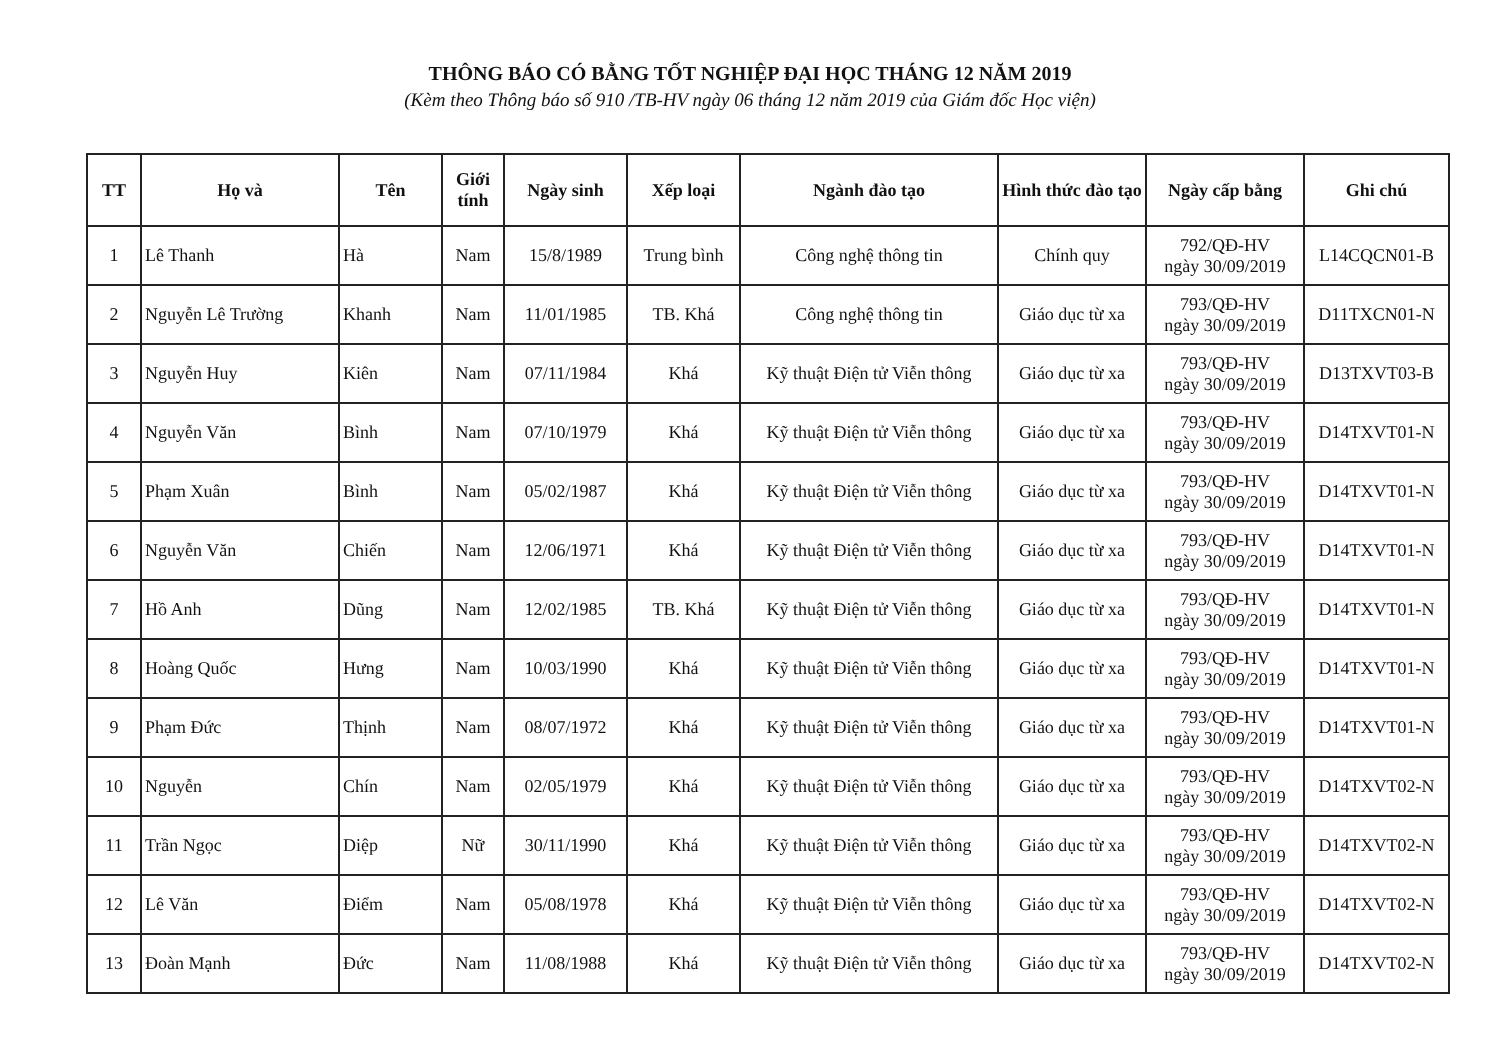THÔNG BÁO CÓ BẰNG TỐT NGHIỆP ĐẠI HỌC THÁNG 12 NĂM 2019
(Kèm theo Thông báo số 910 /TB-HV ngày 06 tháng 12 năm 2019 của Giám đốc Học viện)
| TT | Họ và | Tên | Giới tính | Ngày sinh | Xếp loại | Ngành đào tạo | Hình thức đào tạo | Ngày cấp bằng | Ghi chú |
| --- | --- | --- | --- | --- | --- | --- | --- | --- | --- |
| 1 | Lê Thanh | Hà | Nam | 15/8/1989 | Trung bình | Công nghệ thông tin | Chính quy | 792/QĐ-HV ngày 30/09/2019 | L14CQCN01-B |
| 2 | Nguyễn Lê Trường | Khanh | Nam | 11/01/1985 | TB. Khá | Công nghệ thông tin | Giáo dục từ xa | 793/QĐ-HV ngày 30/09/2019 | D11TXCN01-N |
| 3 | Nguyễn Huy | Kiên | Nam | 07/11/1984 | Khá | Kỹ thuật Điện tử Viễn thông | Giáo dục từ xa | 793/QĐ-HV ngày 30/09/2019 | D13TXVT03-B |
| 4 | Nguyễn Văn | Bình | Nam | 07/10/1979 | Khá | Kỹ thuật Điện tử Viễn thông | Giáo dục từ xa | 793/QĐ-HV ngày 30/09/2019 | D14TXVT01-N |
| 5 | Phạm Xuân | Bình | Nam | 05/02/1987 | Khá | Kỹ thuật Điện tử Viễn thông | Giáo dục từ xa | 793/QĐ-HV ngày 30/09/2019 | D14TXVT01-N |
| 6 | Nguyễn Văn | Chiến | Nam | 12/06/1971 | Khá | Kỹ thuật Điện tử Viễn thông | Giáo dục từ xa | 793/QĐ-HV ngày 30/09/2019 | D14TXVT01-N |
| 7 | Hồ Anh | Dũng | Nam | 12/02/1985 | TB. Khá | Kỹ thuật Điện tử Viễn thông | Giáo dục từ xa | 793/QĐ-HV ngày 30/09/2019 | D14TXVT01-N |
| 8 | Hoàng Quốc | Hưng | Nam | 10/03/1990 | Khá | Kỹ thuật Điện tử Viễn thông | Giáo dục từ xa | 793/QĐ-HV ngày 30/09/2019 | D14TXVT01-N |
| 9 | Phạm Đức | Thịnh | Nam | 08/07/1972 | Khá | Kỹ thuật Điện tử Viễn thông | Giáo dục từ xa | 793/QĐ-HV ngày 30/09/2019 | D14TXVT01-N |
| 10 | Nguyễn | Chín | Nam | 02/05/1979 | Khá | Kỹ thuật Điện tử Viễn thông | Giáo dục từ xa | 793/QĐ-HV ngày 30/09/2019 | D14TXVT02-N |
| 11 | Trần Ngọc | Diệp | Nữ | 30/11/1990 | Khá | Kỹ thuật Điện tử Viễn thông | Giáo dục từ xa | 793/QĐ-HV ngày 30/09/2019 | D14TXVT02-N |
| 12 | Lê Văn | Điểm | Nam | 05/08/1978 | Khá | Kỹ thuật Điện tử Viễn thông | Giáo dục từ xa | 793/QĐ-HV ngày 30/09/2019 | D14TXVT02-N |
| 13 | Đoàn Mạnh | Đức | Nam | 11/08/1988 | Khá | Kỹ thuật Điện tử Viễn thông | Giáo dục từ xa | 793/QĐ-HV ngày 30/09/2019 | D14TXVT02-N |